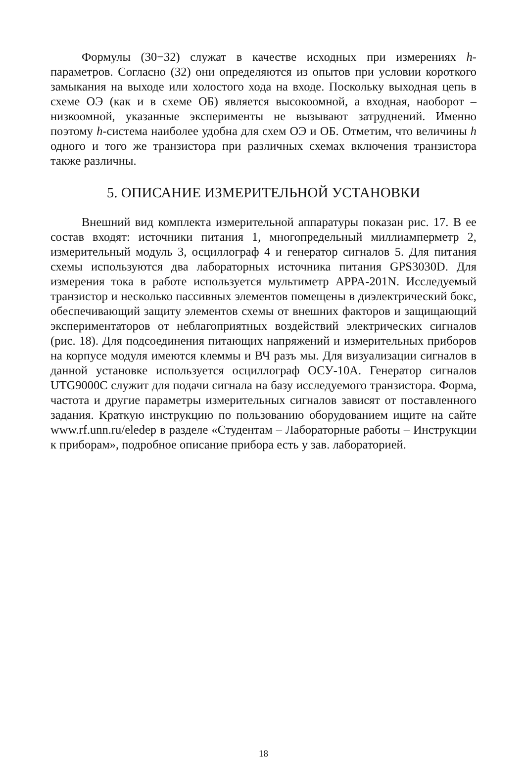Формулы (30−32) служат в качестве исходных при измерениях h-параметров. Согласно (32) они определяются из опытов при условии короткого замыкания на выходе или холостого хода на входе. Поскольку выходная цепь в схеме ОЭ (как и в схеме ОБ) является высокоомной, а входная, наоборот – низкоомной, указанные эксперименты не вызывают затруднений. Именно поэтому h-система наиболее удобна для схем ОЭ и ОБ. Отметим, что величины h одного и того же транзистора при различных схемах включения транзистора также различны.
5. ОПИСАНИЕ ИЗМЕРИТЕЛЬНОЙ УСТАНОВКИ
Внешний вид комплекта измерительной аппаратуры показан рис. 17. В ее состав входят: источники питания 1, многопредельный миллиамперметр 2, измерительный модуль 3, осциллограф 4 и генератор сигналов 5. Для питания схемы используются два лабораторных источника питания GPS3030D. Для измерения тока в работе используется мультиметр APPA-201N. Исследуемый транзистор и несколько пассивных элементов помещены в диэлектрический бокс, обеспечивающий защиту элементов схемы от внешних факторов и защищающий экспериментаторов от неблагоприятных воздействий электрических сигналов (рис. 18). Для подсоединения питающих напряжений и измерительных приборов на корпусе модуля имеются клеммы и ВЧ разъ мы. Для визуализации сигналов в данной установке используется осциллограф ОСУ-10А. Генератор сигналов UTG9000C служит для подачи сигнала на базу исследуемого транзистора. Форма, частота и другие параметры измерительных сигналов зависят от поставленного задания. Краткую инструкцию по пользованию оборудованием ищите на сайте www.rf.unn.ru/eledep в разделе «Студентам – Лабораторные работы – Инструкции к приборам», подробное описание прибора есть у зав. лабораторией.
18